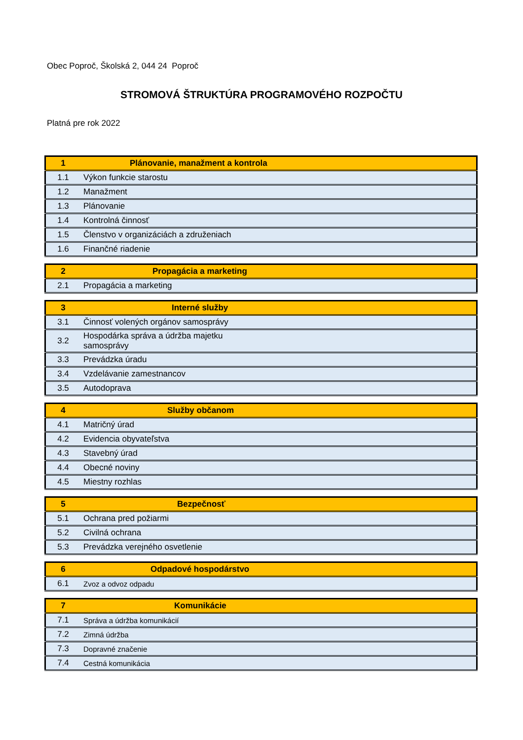Obec Poproč, Školská 2, 044 24 Poproč
STROMOVÁ ŠTRUKTÚRA PROGRAMOVÉHO ROZPOČTU
Platná pre rok 2022
| 1 | Plánovanie, manažment a kontrola |
| --- | --- |
| 1.1 | Výkon funkcie starostu |
| 1.2 | Manažment |
| 1.3 | Plánovanie |
| 1.4 | Kontrolná činnosť |
| 1.5 | Členstvo v organizáciách a združeniach |
| 1.6 | Finančné riadenie |
| 2 | Propagácia a marketing |
| --- | --- |
| 2.1 | Propagácia a marketing |
| 3 | Interné služby |
| --- | --- |
| 3.1 | Činnosť volených orgánov samosprávy |
| 3.2 | Hospodárka správa a údržba majetku samosprávy |
| 3.3 | Prevádzka úradu |
| 3.4 | Vzdelávanie zamestnancov |
| 3.5 | Autodoprava |
| 4 | Služby občanom |
| --- | --- |
| 4.1 | Matričný úrad |
| 4.2 | Evidencia obyvateľstva |
| 4.3 | Stavebný úrad |
| 4.4 | Obecné noviny |
| 4.5 | Miestny rozhlas |
| 5 | Bezpečnosť |
| --- | --- |
| 5.1 | Ochrana pred požiarmi |
| 5.2 | Civilná ochrana |
| 5.3 | Prevádzka verejného osvetlenie |
| 6 | Odpadové hospodárstvo |
| --- | --- |
| 6.1 | Zvoz a odvoz odpadu |
| 7 | Komunikácie |
| --- | --- |
| 7.1 | Správa a údržba komunikácií |
| 7.2 | Zimná údržba |
| 7.3 | Dopravné značenie |
| 7.4 | Cestná komunikácia |